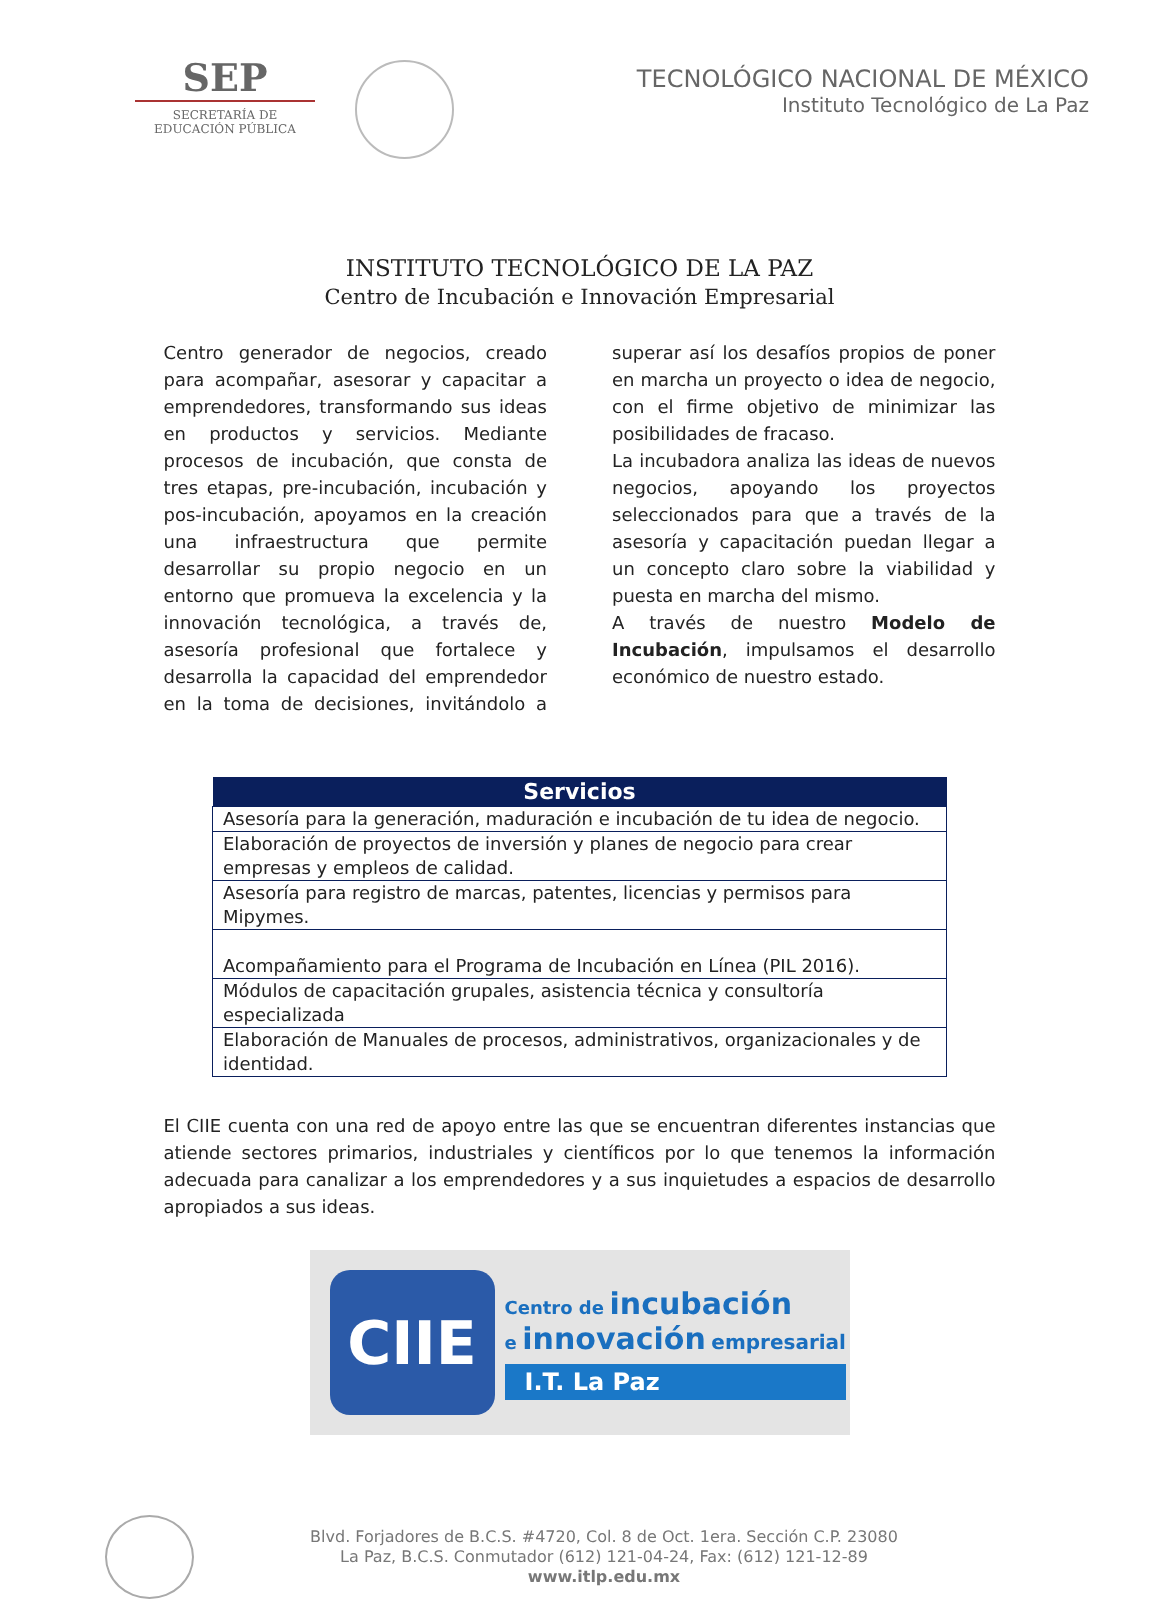SEP
SECRETARÍA DE
EDUCACIÓN PÚBLICA
TECNOLÓGICO NACIONAL DE MÉXICO
Instituto Tecnológico de La Paz
INSTITUTO TECNOLÓGICO DE LA PAZ
Centro de Incubación e Innovación Empresarial
Centro generador de negocios, creado para acompañar, asesorar y capacitar a emprendedores, transformando sus ideas en productos y servicios. Mediante procesos de incubación, que consta de tres etapas, pre-incubación, incubación y pos-incubación, apoyamos en la creación una infraestructura que permite desarrollar su propio negocio en un entorno que promueva la excelencia y la innovación tecnológica, a través de, asesoría profesional que fortalece y desarrolla la capacidad del emprendedor en la toma de decisiones, invitándolo a superar así los desafíos propios de poner en marcha un proyecto o idea de negocio, con el firme objetivo de minimizar las posibilidades de fracaso.
La incubadora analiza las ideas de nuevos negocios, apoyando los proyectos seleccionados para que a través de la asesoría y capacitación puedan llegar a un concepto claro sobre la viabilidad y puesta en marcha del mismo.
A través de nuestro Modelo de Incubación, impulsamos el desarrollo económico de nuestro estado.
| Servicios |
| --- |
| Asesoría para la generación, maduración e incubación de tu idea de negocio. |
| Elaboración de proyectos de inversión y planes de negocio para crear empresas y empleos de calidad. |
| Asesoría para registro de marcas, patentes, licencias y permisos para Mipymes. |
| Acompañamiento para el Programa de Incubación en Línea (PIL 2016). |
| Módulos de capacitación grupales, asistencia técnica y consultoría especializada |
| Elaboración de Manuales de procesos, administrativos, organizacionales y de identidad. |
El CIIE cuenta con una red de apoyo entre las que se encuentran diferentes instancias que atiende sectores primarios, industriales y científicos por lo que tenemos la información adecuada para canalizar a los emprendedores y a sus inquietudes a espacios de desarrollo apropiados a sus ideas.
CIIE
Centro de incubación
e innovación empresarial
I.T. La Paz
Blvd. Forjadores de B.C.S. #4720, Col. 8 de Oct. 1era. Sección C.P. 23080
La Paz, B.C.S. Conmutador (612) 121-04-24, Fax: (612) 121-12-89
www.itlp.edu.mx